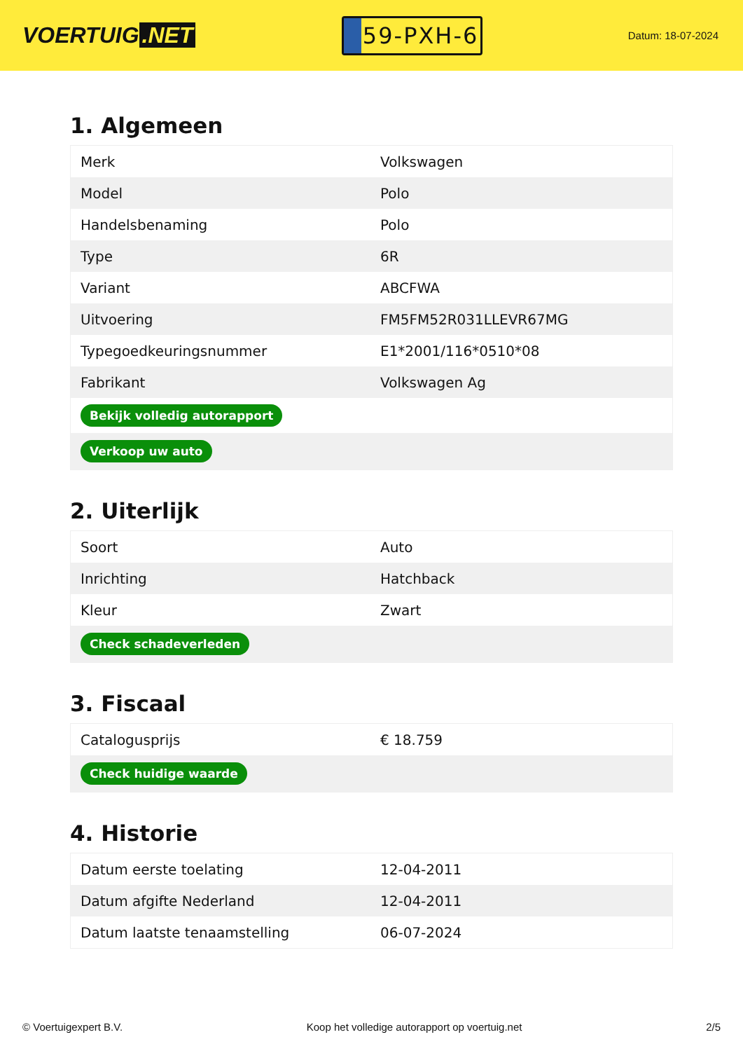VOERTUIG.NET
59-PXH-6
Datum: 18-07-2024
1. Algemeen
| Merk | Volkswagen |
| Model | Polo |
| Handelsbenaming | Polo |
| Type | 6R |
| Variant | ABCFWA |
| Uitvoering | FM5FM52R031LLEVR67MG |
| Typegoedkeuringsnummer | E1*2001/116*0510*08 |
| Fabrikant | Volkswagen Ag |
| Bekijk volledig autorapport | |
| Verkoop uw auto | |
2. Uiterlijk
| Soort | Auto |
| Inrichting | Hatchback |
| Kleur | Zwart |
| Check schadeverleden | |
3. Fiscaal
| Catalogusprijs | € 18.759 |
| Check huidige waarde | |
4. Historie
| Datum eerste toelating | 12-04-2011 |
| Datum afgifte Nederland | 12-04-2011 |
| Datum laatste tenaamstelling | 06-07-2024 |
© Voertuigexpert B.V. Koop het volledige autorapport op voertuig.net 2/5